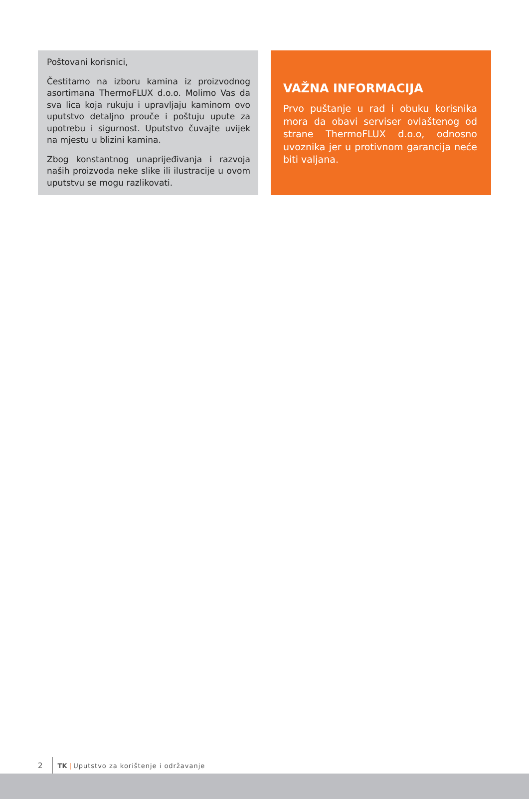Poštovani korisnici,
Čestitamo na izboru kamina iz proizvodnog asortimana ThermoFLUX d.o.o. Molimo Vas da sva lica koja rukuju i upravljaju kaminom ovo uputstvo detaljno prouče i poštuju upute za upotrebu i sigurnost. Uputstvo čuvajte uvijek na mjestu u blizini kamina.
Zbog konstantnog unaprijeđivanja i razvoja naših proizvoda neke slike ili ilustracije u ovom uputstvu se mogu razlikovati.
VAŽNA INFORMACIJA
Prvo puštanje u rad i obuku korisnika mora da obavi serviser ovlaštenog od strane ThermoFLUX d.o.o, odnosno uvoznika jer u protivnom garancija neće biti valjana.
2 TK | Uputstvo za korištenje i održavanje